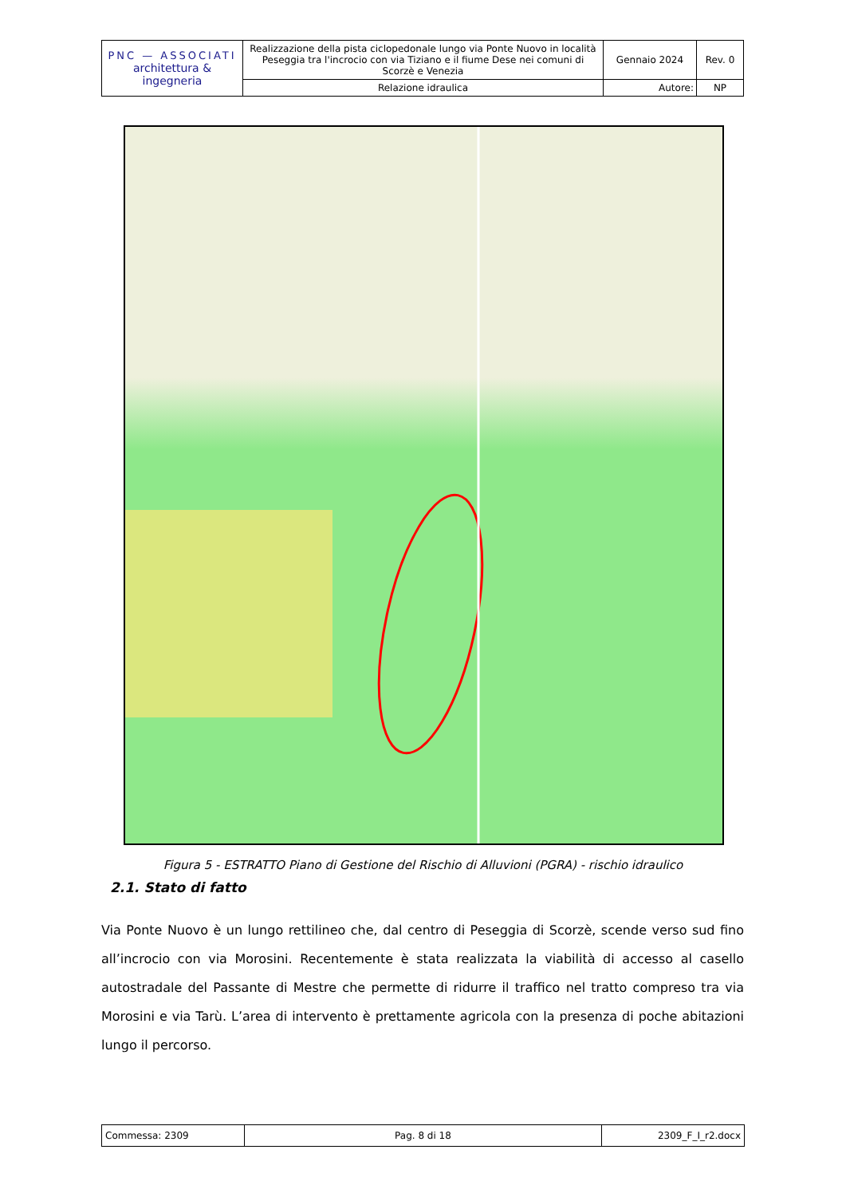| PNC — ASSOCIATI architettura & ingegneria | Realizzazione della pista ciclopedonale lungo via Ponte Nuovo in località Peseggia tra l'incrocio con via Tiziano e il fiume Dese nei comuni di Scorzè e Venezia | Gennaio 2024 | Rev. 0 |
| | Relazione idraulica | Autore: | NP |
Figura 5 - ESTRATTO Piano di Gestione del Rischio di Alluvioni (PGRA) - rischio idraulico
2.1. Stato di fatto
Via Ponte Nuovo è un lungo rettilineo che, dal centro di Peseggia di Scorzè, scende verso sud fino all’incrocio con via Morosini. Recentemente è stata realizzata la viabilità di accesso al casello autostradale del Passante di Mestre che permette di ridurre il traffico nel tratto compreso tra via Morosini e via Tarù. L’area di intervento è prettamente agricola con la presenza di poche abitazioni lungo il percorso.
| Commessa: 2309 | Pag. 8 di 18 | 2309_F_I_r2.docx |